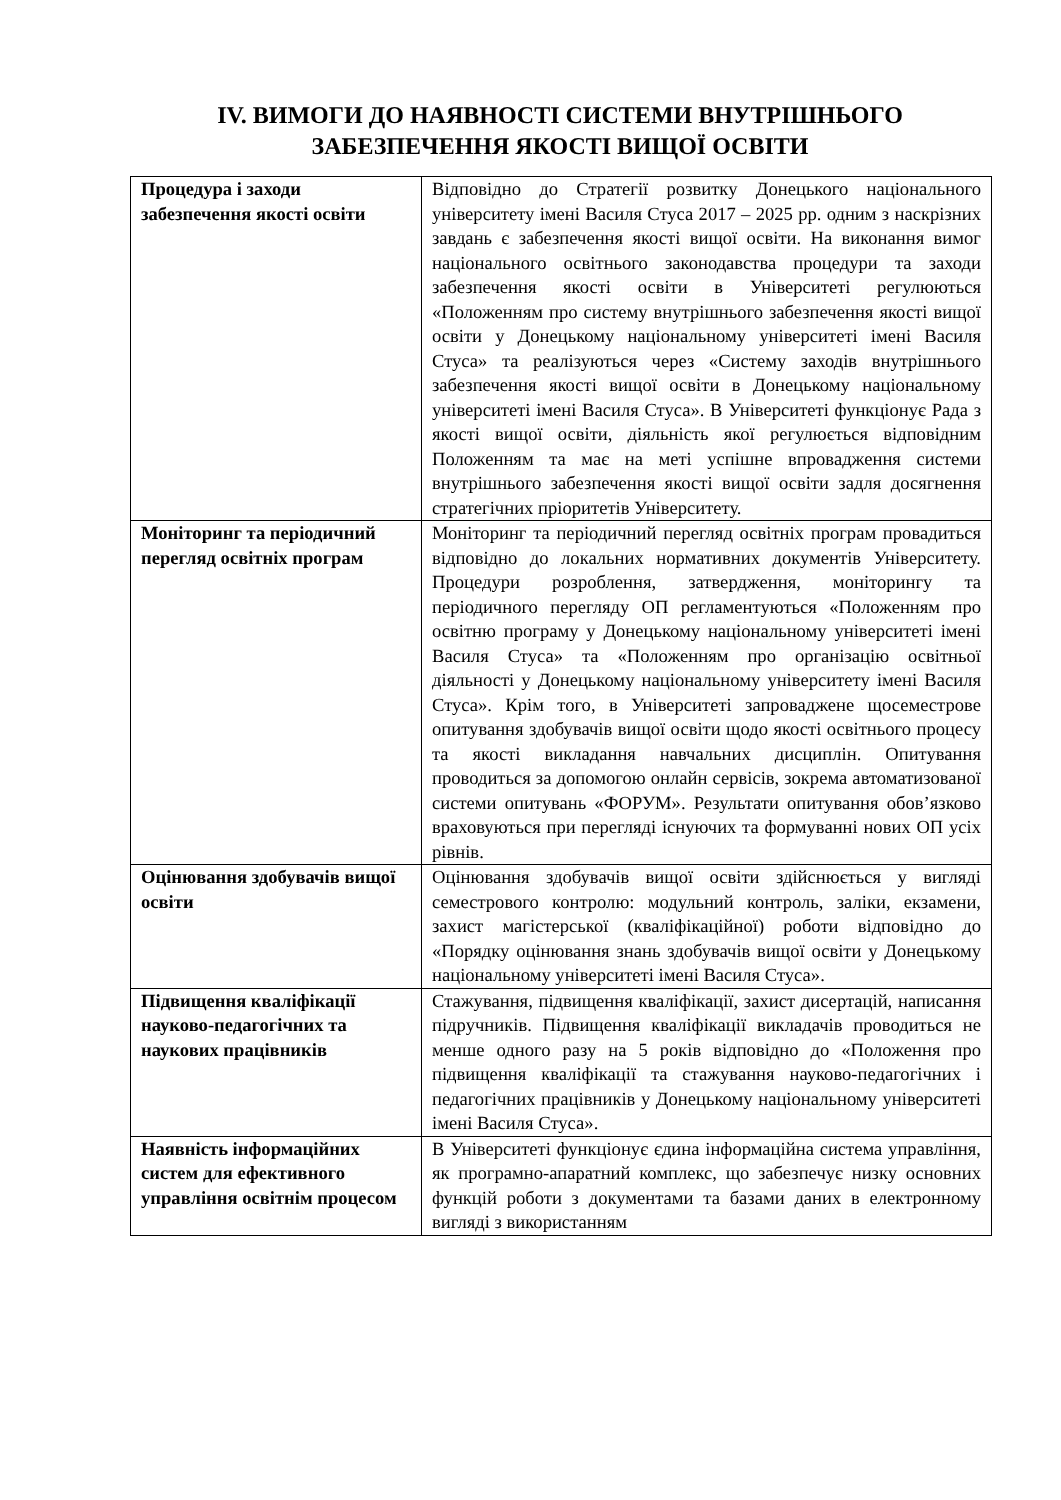IV. ВИМОГИ ДО НАЯВНОСТІ СИСТЕМИ ВНУТРІШНЬОГО
ЗАБЕЗПЕЧЕННЯ ЯКОСТІ ВИЩОЇ ОСВІТИ
| Процедура і заходи забезпечення якості освіти | Відповідно до Стратегії розвитку Донецького національного університету імені Василя Стуса 2017 – 2025 рр. одним з наскрізних завдань є забезпечення якості вищої освіти. На виконання вимог національного освітнього законодавства процедури та заходи забезпечення якості освіти в Університеті регулюються «Положенням про систему внутрішнього забезпечення якості вищої освіти у Донецькому національному університеті імені Василя Стуса» та реалізуються через «Систему заходів внутрішнього забезпечення якості вищої освіти в Донецькому національному університеті імені Василя Стуса». В Університеті функціонує Рада з якості вищої освіти, діяльність якої регулюється відповідним Положенням та має на меті успішне впровадження системи внутрішнього забезпечення якості вищої освіти задля досягнення стратегічних пріоритетів Університету. |
| Моніторинг та періодичний перегляд освітніх програм | Моніторинг та періодичний перегляд освітніх програм провадиться відповідно до локальних нормативних документів Університету. Процедури розроблення, затвердження, моніторингу та періодичного перегляду ОП регламентуються «Положенням про освітню програму у Донецькому національному університеті імені Василя Стуса» та «Положенням про організацію освітньої діяльності у Донецькому національному університету імені Василя Стуса». Крім того, в Університеті запроваджене щосеместрове опитування здобувачів вищої освіти щодо якості освітнього процесу та якості викладання навчальних дисциплін. Опитування проводиться за допомогою онлайн сервісів, зокрема автоматизованої системи опитувань «ФОРУМ». Результати опитування обов’язково враховуються при перегляді існуючих та формуванні нових ОП усіх рівнів. |
| Оцінювання здобувачів вищої освіти | Оцінювання здобувачів вищої освіти здійснюється у вигляді семестрового контролю: модульний контроль, заліки, екзамени, захист магістерської (кваліфікаційної) роботи відповідно до «Порядку оцінювання знань здобувачів вищої освіти у Донецькому національному університеті імені Василя Стуса». |
| Підвищення кваліфікації науково-педагогічних та наукових працівників | Стажування, підвищення кваліфікації, захист дисертацій, написання підручників. Підвищення кваліфікації викладачів проводиться не менше одного разу на 5 років відповідно до «Положення про підвищення кваліфікації та стажування науково-педагогічних і педагогічних працівників у Донецькому національному університеті імені Василя Стуса». |
| Наявність інформаційних систем для ефективного управління освітнім процесом | В Університеті функціонує єдина інформаційна система управління, як програмно-апаратний комплекс, що забезпечує низку основних функцій роботи з документами та базами даних в електронному вигляді з використанням |